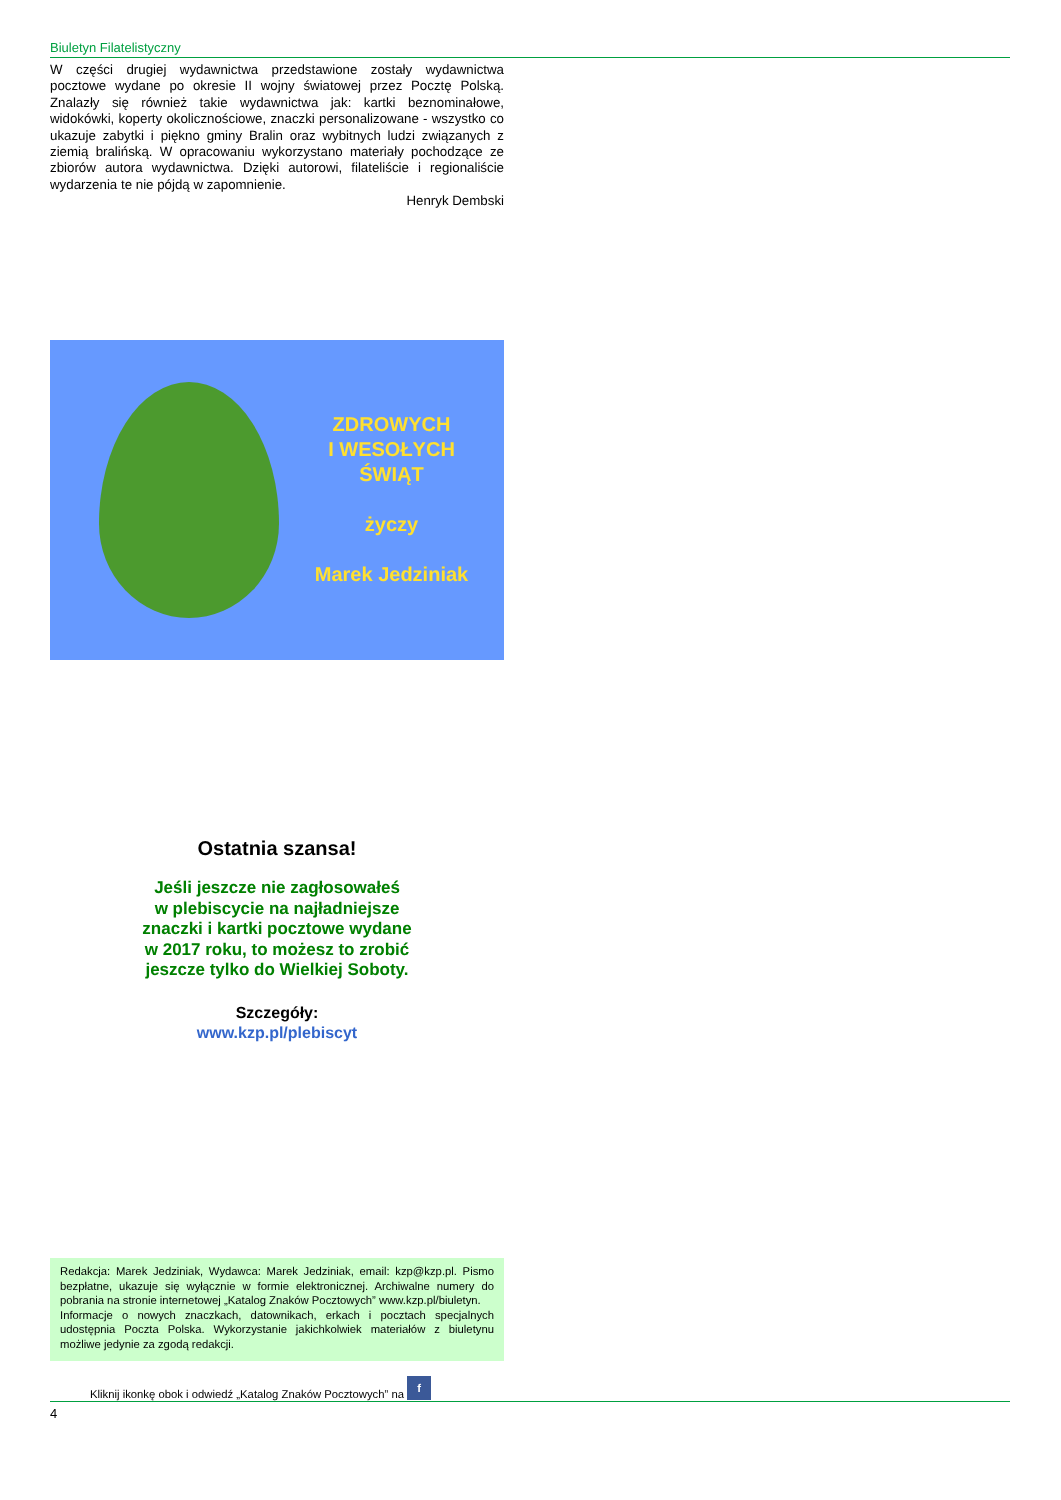Biuletyn Filatelistyczny
W części drugiej wydawnictwa przedstawione zostały wydawnictwa pocztowe wydane po okresie II wojny światowej przez Pocztę Polską. Znalazły się również takie wydawnictwa jak: kartki beznominałowe, widokówki, koperty okolicznościowe, znaczki personalizowane - wszystko co ukazuje zabytki i piękno gminy Bralin oraz wybitnych ludzi związanych z ziemią bralińską. W opracowaniu wykorzystano materiały pochodzące ze zbiorów autora wydawnictwa. Dzięki autorowi, filateliście i regionaliście wydarzenia te nie pójdą w zapomnienie.
Henryk Dembski
ZDROWYCH
I WESOŁYCH
ŚWIĄT
życzy
Marek Jedziniak
Ostatnia szansa!
Jeśli jeszcze nie zagłosowałeś
w plebiscycie na najładniejsze
znaczki i kartki pocztowe wydane
w 2017 roku, to możesz to zrobić
jeszcze tylko do Wielkiej Soboty.
Szczegóły:
www.kzp.pl/plebiscyt
Redakcja: Marek Jedziniak, Wydawca: Marek Jedziniak, email: kzp@kzp.pl. Pismo bezpłatne, ukazuje się wyłącznie w formie elektronicznej. Archiwalne numery do pobrania na stronie internetowej „Katalog Znaków Pocztowych” www.kzp.pl/biuletyn.
Informacje o nowych znaczkach, datownikach, erkach i pocztach specjalnych udostępnia Poczta Polska. Wykorzystanie jakichkolwiek materiałów z biuletynu możliwe jedynie za zgodą redakcji.
Kliknij ikonkę obok i odwiedź „Katalog Znaków Pocztowych” na f
4